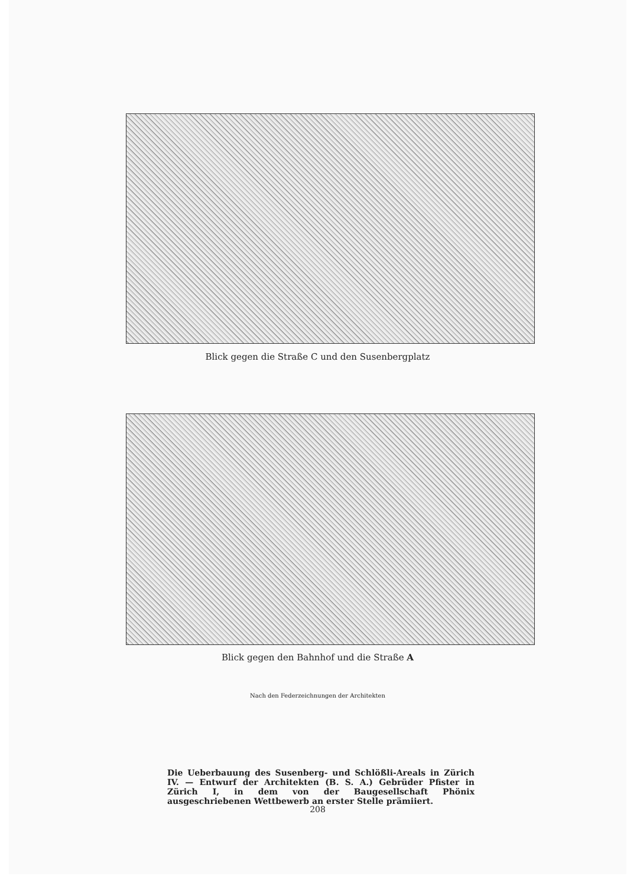Blick gegen die Straße C und den Susenbergplatz
Blick gegen den Bahnhof und die Straße A
Nach den Federzeichnungen der Architekten
Die Ueberbauung des Susenberg- und Schlößli-Areals in Zürich IV. — Entwurf der Architekten (B. S. A.) Gebrüder Pfister in Zürich I, in dem von der Baugesellschaft Phönix ausgeschriebenen Wettbewerb an erster Stelle prämiiert.
208